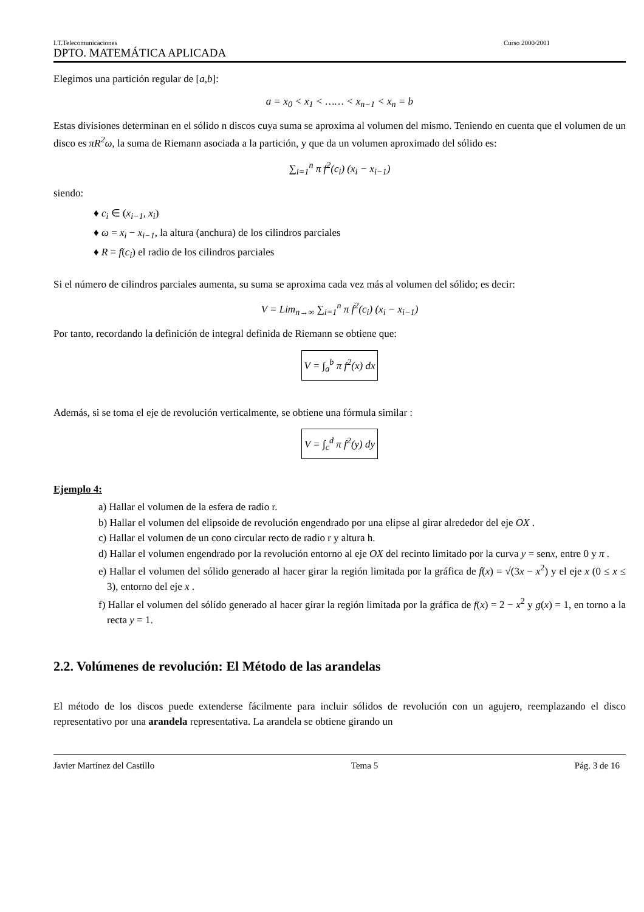I.T.Telecomunicaciones Curso 2000/2001
DPTO. MATEMÁTICA APLICADA
Elegimos una partición regular de [a,b]:
a = x<sub>0</sub> < x<sub>1</sub> < …… < x<sub>n−1</sub> < x<sub>n</sub> = b
Estas divisiones determinan en el sólido n discos cuya suma se aproxima al volumen del mismo. Teniendo en cuenta que el volumen de un disco es πR<sup>2</sup>ω, la suma de Riemann asociada a la partición, y que da un volumen aproximado del sólido es:
∑<sub>i=1</sub><sup>n</sup> π f<sup>2</sup>(c<sub>i</sub>) (x<sub>i</sub> − x<sub>i−1</sub>)
siendo:
♦ c<sub>i</sub> ∈ (x<sub>i−1</sub>, x<sub>i</sub>)
♦ ω = x<sub>i</sub> − x<sub>i−1</sub>, la altura (anchura) de los cilindros parciales
♦ R = f(c<sub>i</sub>) el radio de los cilindros parciales
Si el número de cilindros parciales aumenta, su suma se aproxima cada vez más al volumen del sólido; es decir:
V = Lim<sub>n→∞</sub> ∑<sub>i=1</sub><sup>n</sup> π f<sup>2</sup>(c<sub>i</sub>) (x<sub>i</sub> − x<sub>i−1</sub>)
Por tanto, recordando la definición de integral definida de Riemann se obtiene que:
V = ∫<sub>a</sub><sup>b</sup> π f<sup>2</sup>(x) dx
Además, si se toma el eje de revolución verticalmente, se obtiene una fórmula similar :
V = ∫<sub>c</sub><sup>d</sup> π f<sup>2</sup>(y) dy
Ejemplo 4:
a) Hallar el volumen de la esfera de radio r.
b) Hallar el volumen del elipsoide de revolución engendrado por una elipse al girar alrededor del eje OX .
c) Hallar el volumen de un cono circular recto de radio r y altura h.
d) Hallar el volumen engendrado por la revolución entorno al eje OX del recinto limitado por la curva y = senx, entre 0 y π .
e) Hallar el volumen del sólido generado al hacer girar la región limitada por la gráfica de f(x) = √(3x − x<sup>2</sup>) y el eje x (0 ≤ x ≤ 3), entorno del eje x .
f) Hallar el volumen del sólido generado al hacer girar la región limitada por la gráfica de f(x) = 2 − x<sup>2</sup> y g(x) = 1, en torno a la recta y = 1.
2.2. Volúmenes de revolución: El Método de las arandelas
El método de los discos puede extenderse fácilmente para incluir sólidos de revolución con un agujero, reemplazando el disco representativo por una arandela representativa. La arandela se obtiene girando un
Javier Martínez del Castillo Tema 5 Pág. 3 de 16